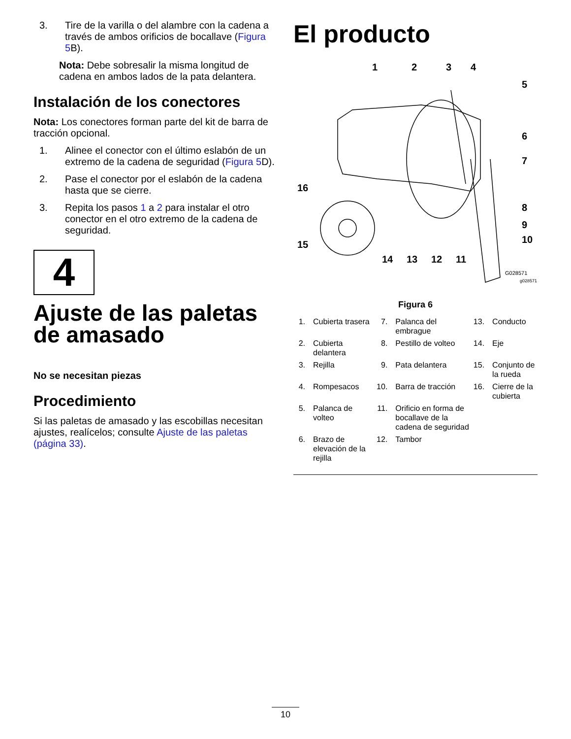3. Tire de la varilla o del alambre con la cadena a través de ambos orificios de bocallave (Figura 5 B).
Nota: Debe sobresalir la misma longitud de cadena en ambos lados de la pata delantera.
Instalación de los conectores
Nota: Los conectores forman parte del kit de barra de tracción opcional.
1. Alinee el conector con el último eslabón de un extremo de la cadena de seguridad (Figura 5 D).
2. Pase el conector por el eslabón de la cadena hasta que se cierre.
3. Repita los pasos 1 a 2 para instalar el otro conector en el otro extremo de la cadena de seguridad.
4
Ajuste de las paletas de amasado
No se necesitan piezas
Procedimiento
Si las paletas de amasado y las escobillas necesitan ajustes, realícelos; consulte Ajuste de las paletas (página 33).
El producto
1
2
3
4
5
6
7
8
9
10
11
12
13
14
15
16
G028571
g028571
Figura 6
| 1. | Cubierta trasera | 7. | Palanca del embrague | 13. | Conducto |
| 2. | Cubierta delantera | 8. | Pestillo de volteo | 14. | Eje |
| 3. | Rejilla | 9. | Pata delantera | 15. | Conjunto de la rueda |
| 4. | Rompesacos | 10. | Barra de tracción | 16. | Cierre de la cubierta |
| 5. | Palanca de volteo | 11. | Orificio en forma de bocallave de la cadena de seguridad | | |
| 6. | Brazo de elevación de la rejilla | 12. | Tambor | | |
10